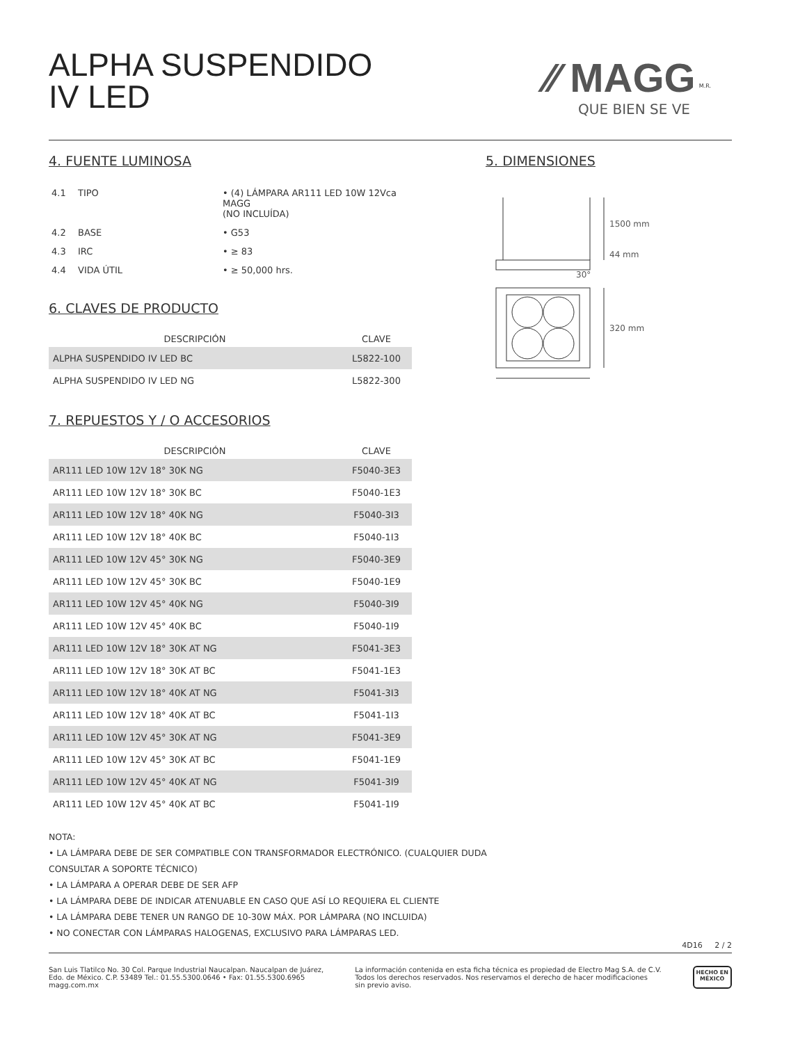ALPHA SUSPENDIDO
IV LED
⁄⁄ MAGG <sup>M.R.</sup>
QUE BIEN SE VE
4. FUENTE LUMINOSA
| 4.1 | TIPO | • (4) LÁMPARA AR111 LED 10W 12Vca MAGG (NO INCLUÍDA) |
| 4.2 | BASE | • G53 |
| 4.3 | IRC | • ≥ 83 |
| 4.4 | VIDA ÚTIL | • ≥ 50,000 hrs. |
6. CLAVES DE PRODUCTO
| DESCRIPCIÓN | CLAVE |
| --- | --- |
| ALPHA SUSPENDIDO IV LED BC | L5822-100 |
| ALPHA SUSPENDIDO IV LED NG | L5822-300 |
7. REPUESTOS Y / O ACCESORIOS
| DESCRIPCIÓN | CLAVE |
| --- | --- |
| AR111 LED 10W 12V 18° 30K NG | F5040-3E3 |
| AR111 LED 10W 12V 18° 30K BC | F5040-1E3 |
| AR111 LED 10W 12V 18° 40K NG | F5040-3I3 |
| AR111 LED 10W 12V 18° 40K BC | F5040-1I3 |
| AR111 LED 10W 12V 45° 30K NG | F5040-3E9 |
| AR111 LED 10W 12V 45° 30K BC | F5040-1E9 |
| AR111 LED 10W 12V 45° 40K NG | F5040-3I9 |
| AR111 LED 10W 12V 45° 40K BC | F5040-1I9 |
| AR111 LED 10W 12V 18° 30K AT NG | F5041-3E3 |
| AR111 LED 10W 12V 18° 30K AT BC | F5041-1E3 |
| AR111 LED 10W 12V 18° 40K AT NG | F5041-3I3 |
| AR111 LED 10W 12V 18° 40K AT BC | F5041-1I3 |
| AR111 LED 10W 12V 45° 30K AT NG | F5041-3E9 |
| AR111 LED 10W 12V 45° 30K AT BC | F5041-1E9 |
| AR111 LED 10W 12V 45° 40K AT NG | F5041-3I9 |
| AR111 LED 10W 12V 45° 40K AT BC | F5041-1I9 |
5. DIMENSIONES
1500 mm
44 mm
30°
320 mm
NOTA:
• LA LÁMPARA DEBE DE SER COMPATIBLE CON TRANSFORMADOR ELECTRÓNICO. (CUALQUIER DUDA
CONSULTAR A SOPORTE TÉCNICO)
• LA LÁMPARA A OPERAR DEBE DE SER AFP
• LA LÁMPARA DEBE DE INDICAR ATENUABLE EN CASO QUE ASÍ LO REQUIERA EL CLIENTE
• LA LÁMPARA DEBE TENER UN RANGO DE 10-30W MÁX. POR LÁMPARA (NO INCLUIDA)
• NO CONECTAR CON LÁMPARAS HALOGENAS, EXCLUSIVO PARA LÁMPARAS LED.
4D16 2 / 2
San Luis Tlatilco No. 30 Col. Parque Industrial Naucalpan. Naucalpan de Juárez,
Edo. de México. C.P. 53489 Tel.: 01.55.5300.0646 • Fax: 01.55.5300.6965
magg.com.mx
La información contenida en esta ficha técnica es propiedad de Electro Mag S.A. de C.V.
Todos los derechos reservados. Nos reservamos el derecho de hacer modificaciones
sin previo aviso.
HECHO EN
MÉXICO